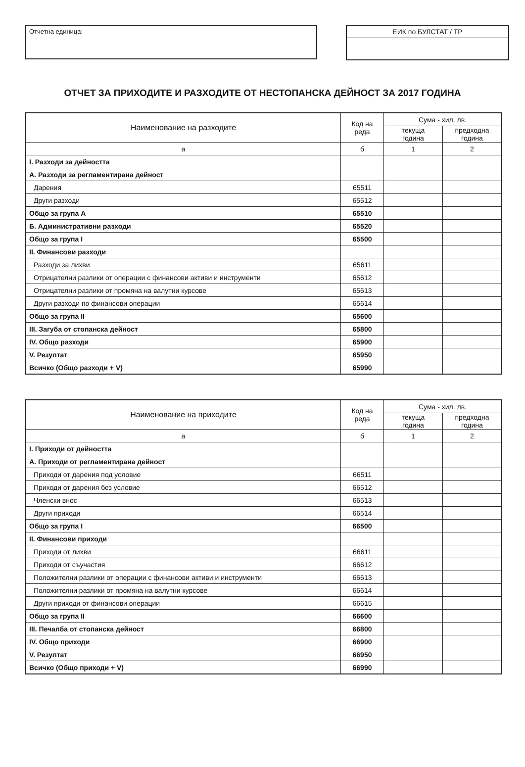Отчетна единица:
ЕИК по БУЛСТАТ / ТР
ОТЧЕТ ЗА ПРИХОДИТЕ И РАЗХОДИТЕ ОТ НЕСТОПАНСКА ДЕЙНОСТ ЗА 2017 ГОДИНА
| Наименование на разходите | Код на реда | Сума - хил. лв. | |
| --- | --- | --- | --- |
| | | текуща година | предходна година |
| а | б | 1 | 2 |
| I. Разходи за дейността | | | |
| А. Разходи за регламентирана дейност | | | |
| Дарения | 65511 | | |
| Други разходи | 65512 | | |
| Общо за група А | 65510 | | |
| Б. Административни разходи | 65520 | | |
| Общо за група I | 65500 | | |
| II. Финансови разходи | | | |
| Разходи за лихви | 65611 | | |
| Отрицателни разлики от операции с финансови активи и инструменти | 65612 | | |
| Отрицателни разлики от промяна на валутни курсове | 65613 | | |
| Други разходи по финансови операции | 65614 | | |
| Общо за група II | 65600 | | |
| III. Загуба от стопанска дейност | 65800 | | |
| IV. Общо разходи | 65900 | | |
| V. Резултат | 65950 | | |
| Всичко (Общо разходи + V) | 65990 | | |
| Наименование на приходите | Код на реда | Сума - хил. лв. | |
| --- | --- | --- | --- |
| | | текуща година | предходна година |
| а | б | 1 | 2 |
| I. Приходи от дейността | | | |
| А. Приходи от регламентирана дейност | | | |
| Приходи от дарения под условие | 66511 | | |
| Приходи от дарения без условие | 66512 | | |
| Членски внос | 66513 | | |
| Други приходи | 66514 | | |
| Общо за група I | 66500 | | |
| II. Финансови приходи | | | |
| Приходи от лихви | 66611 | | |
| Приходи от съучастия | 66612 | | |
| Положителни разлики от операции с финансови активи и инструменти | 66613 | | |
| Положителни разлики от промяна на валутни курсове | 66614 | | |
| Други приходи от финансови операции | 66615 | | |
| Общо за група II | 66600 | | |
| III. Печалба от стопанска дейност | 66800 | | |
| IV. Общо приходи | 66900 | | |
| V. Резултат | 66950 | | |
| Всичко (Общо приходи + V) | 66990 | | |